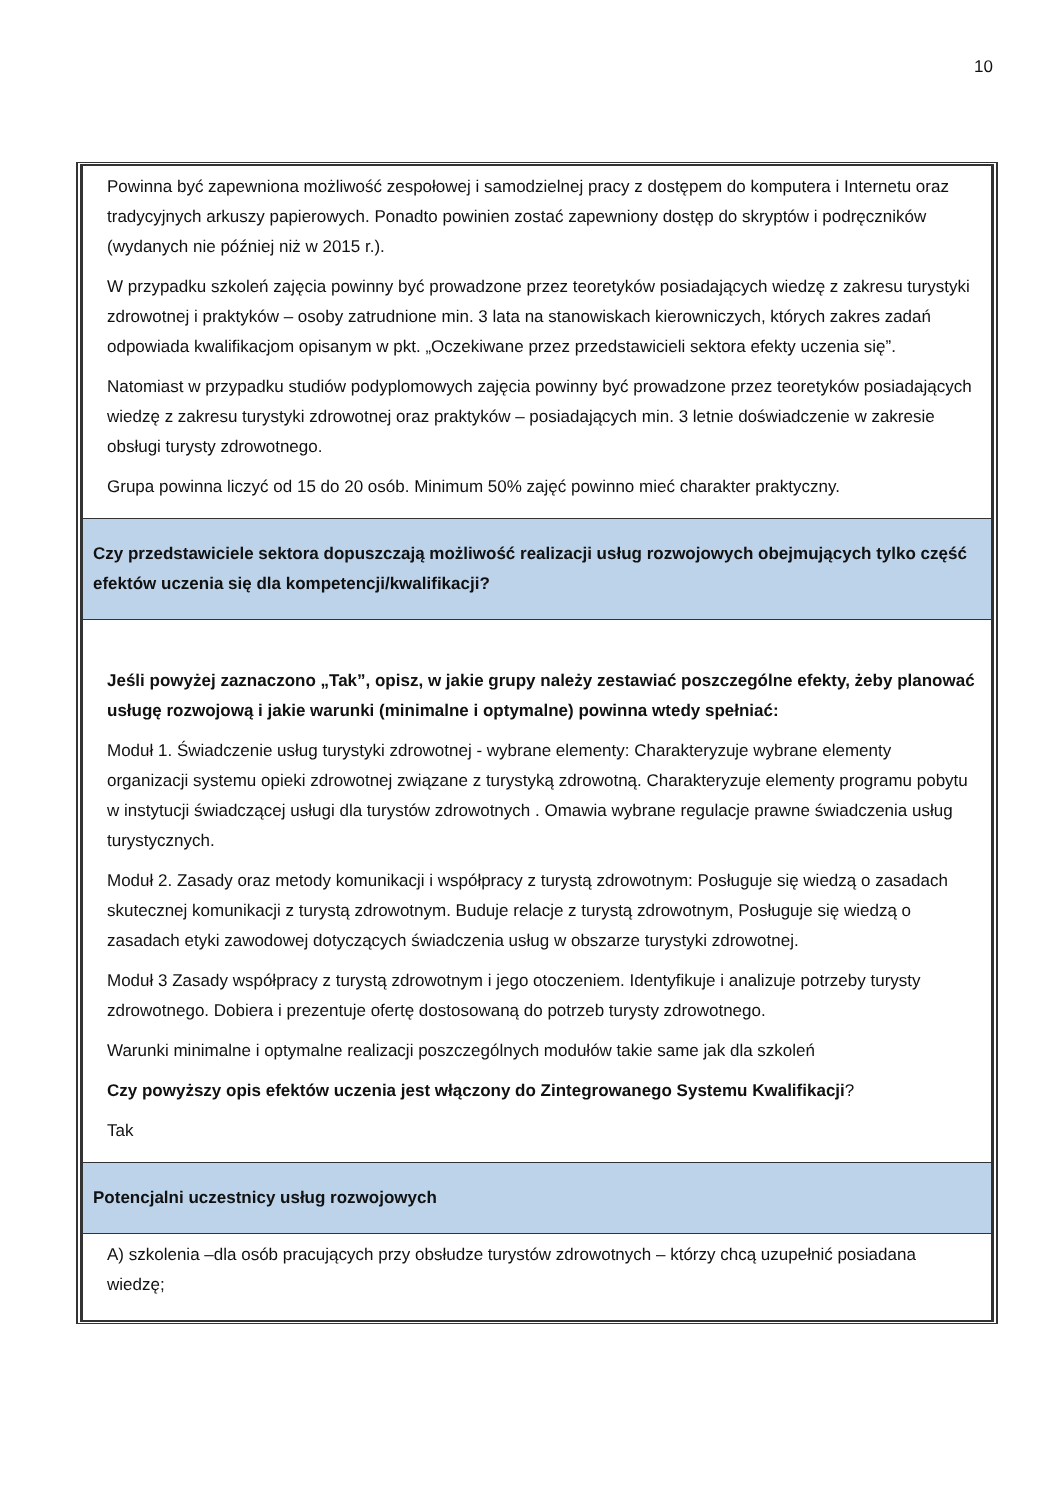10
| Powinna być zapewniona możliwość zespołowej i samodzielnej pracy z dostępem do komputera i Internetu oraz tradycyjnych arkuszy papierowych. Ponadto powinien zostać zapewniony dostęp do skryptów i podręczników (wydanych nie później niż w 2015 r.). W przypadku szkoleń zajęcia powinny być prowadzone przez teoretyków posiadających wiedzę z zakresu turystyki zdrowotnej i praktyków – osoby zatrudnione min. 3 lata na stanowiskach kierowniczych, których zakres zadań odpowiada kwalifikacjom opisanym w pkt. „Oczekiwane przez przedstawicieli sektora efekty uczenia się”. Natomiast w przypadku studiów podyplomowych zajęcia powinny być prowadzone przez teoretyków posiadających wiedzę z zakresu turystyki zdrowotnej oraz praktyków – posiadających min. 3 letnie doświadczenie w zakresie obsługi turysty zdrowotnego. Grupa powinna liczyć od 15 do 20 osób. Minimum 50% zajęć powinno mieć charakter praktyczny. |
| Czy przedstawiciele sektora dopuszczają możliwość realizacji usług rozwojowych obejmujących tylko część efektów uczenia się dla kompetencji/kwalifikacji? |
| Jeśli powyżej zaznaczono „Tak”, opisz, w jakie grupy należy zestawiać poszczególne efekty, żeby planować usługę rozwojową i jakie warunki (minimalne i optymalne) powinna wtedy spełniać: Moduł 1. Świadczenie usług turystyki zdrowotnej - wybrane elementy: Charakteryzuje wybrane elementy organizacji systemu opieki zdrowotnej związane z turystyką zdrowotną. Charakteryzuje elementy programu pobytu w instytucji świadczącej usługi dla turystów zdrowotnych . Omawia wybrane regulacje prawne świadczenia usług turystycznych. Moduł 2. Zasady oraz metody komunikacji i współpracy z turystą zdrowotnym: Posługuje się wiedzą o zasadach skutecznej komunikacji z turystą zdrowotnym. Buduje relacje z turystą zdrowotnym, Posługuje się wiedzą o zasadach etyki zawodowej dotyczących świadczenia usług w obszarze turystyki zdrowotnej. Moduł 3 Zasady współpracy z turystą zdrowotnym i jego otoczeniem. Identyfikuje i analizuje potrzeby turysty zdrowotnego. Dobiera i prezentuje ofertę dostosowaną do potrzeb turysty zdrowotnego. Warunki minimalne i optymalne realizacji poszczególnych modułów takie same jak dla szkoleń Czy powyższy opis efektów uczenia jest włączony do Zintegrowanego Systemu Kwalifikacji ? Tak |
| Potencjalni uczestnicy usług rozwojowych |
| A) szkolenia –dla osób pracujących przy obsłudze turystów zdrowotnych – którzy chcą uzupełnić posiadana wiedzę; |